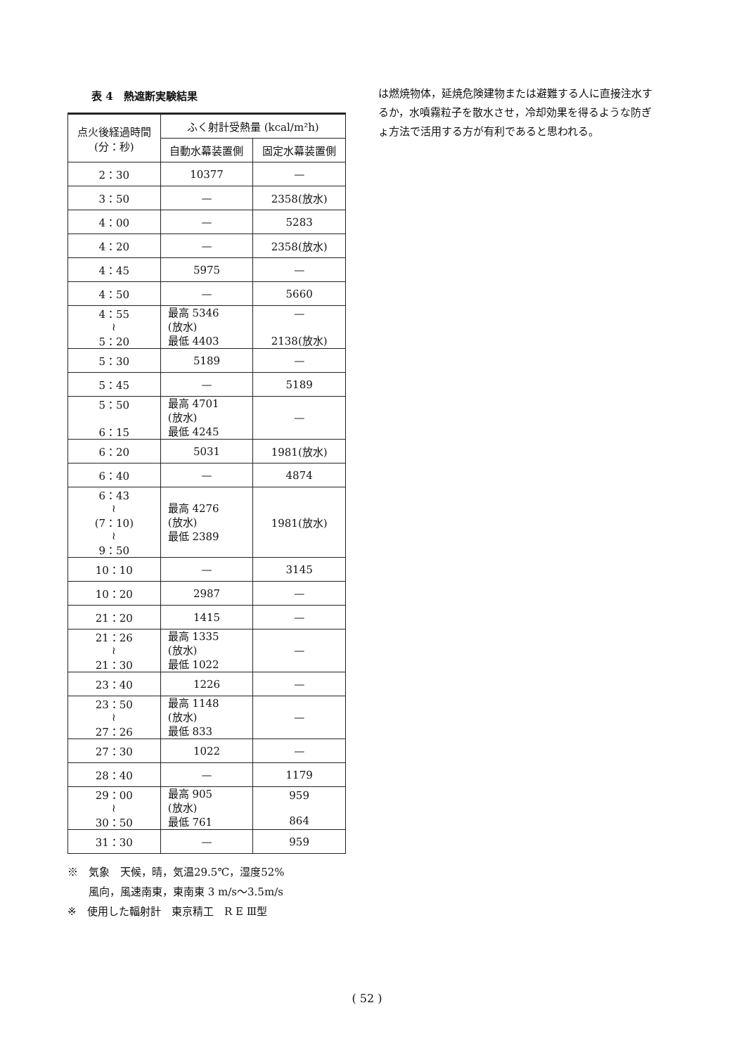表 4　熱遮断実験結果
| 点火後経過時間 (分：秒) | ふく射計受熱量 (kcal/m²h) | |
| --- | --- | --- |
| | 自動水幕装置側 | 固定水幕装置側 |
| 2：30 | 10377 | — |
| 3：50 | — | 2358(放水) |
| 4：00 | — | 5283 |
| 4：20 | — | 2358(放水) |
| 4：45 | 5975 | — |
| 4：50 | — | 5660 |
| 4：55 ≀ 5：20 | 最高 5346 (放水) 最低 4403 | — 2138(放水) |
| 5：30 | 5189 | — |
| 5：45 | — | 5189 |
| 5：50 6：15 | 最高 4701 (放水) 最低 4245 | — |
| 6：20 | 5031 | 1981(放水) |
| 6：40 | — | 4874 |
| 6：43 ≀ (7：10) ≀ 9：50 | 最高 4276 (放水) 最低 2389 | 1981(放水) |
| 10：10 | — | 3145 |
| 10：20 | 2987 | — |
| 21：20 | 1415 | — |
| 21：26 ≀ 21：30 | 最高 1335 (放水) 最低 1022 | — |
| 23：40 | 1226 | — |
| 23：50 ≀ 27：26 | 最高 1148 (放水) 最低 833 | — |
| 27：30 | 1022 | — |
| 28：40 | — | 1179 |
| 29：00 ≀ 30：50 | 最高 905 (放水) 最低 761 | 959 864 |
| 31：30 | — | 959 |
※　気象　天候，晴，気温29.5℃，湿度52%
　　風向，風速南東，東南東 3 m/s〜3.5m/s
※　使用した輻射計　東京精工　R E Ⅲ型
は燃焼物体，延焼危険建物または避難する人に直接注水するか，水噴霧粒子を散水させ，冷却効果を得るような防ぎょ方法で活用する方が有利であると思われる。
( 52 )